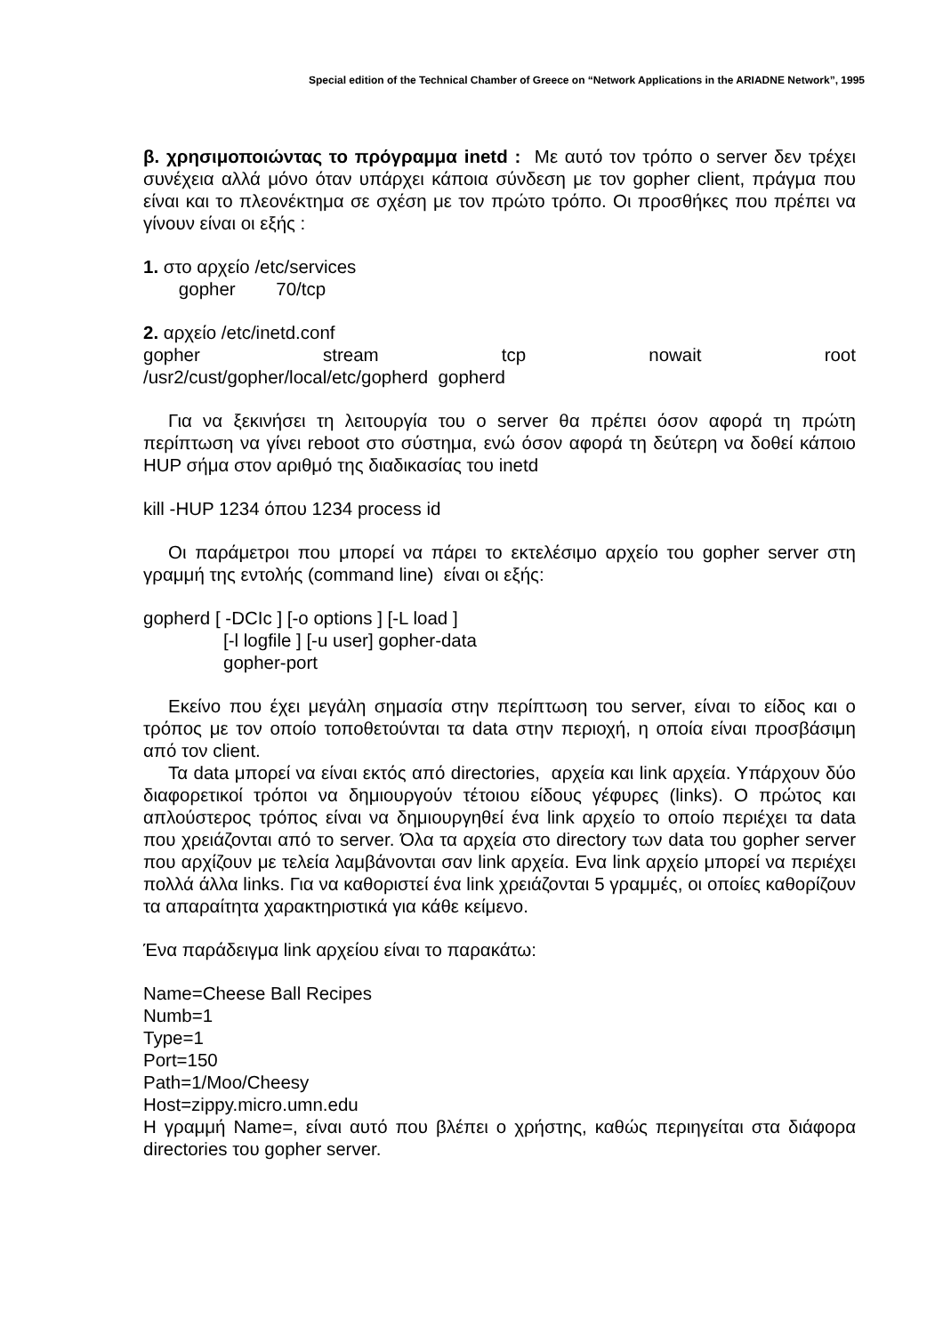Special edition of the Technical Chamber of Greece on “Network Applications in the ARIADNE Network”, 1995
β. χρησιμοποιώντας το πρόγραμμα inetd : Με αυτό τον τρόπο ο server δεν τρέχει συνέχεια αλλά μόνο όταν υπάρχει κάποια σύνδεση με τον gopher client, πράγμα που είναι και το πλεονέκτημα σε σχέση με τον πρώτο τρόπο. Οι προσθήκες που πρέπει να γίνουν είναι οι εξής :
1. στο αρχείο /etc/services
gopher 70/tcp
2. αρχείο /etc/inetd.conf
gopher stream tcp nowait root
/usr2/cust/gopher/local/etc/gopherd gopherd
Για να ξεκινήσει τη λειτουργία του ο server θα πρέπει όσον αφορά τη πρώτη περίπτωση να γίνει reboot στο σύστημα, ενώ όσον αφορά τη δεύτερη να δοθεί κάποιο HUP σήμα στον αριθμό της διαδικασίας του inetd
kill -HUP 1234 όπου 1234 process id
Οι παράμετροι που μπορεί να πάρει το εκτελέσιμο αρχείο του gopher server στη γραμμή της εντολής (command line) είναι οι εξής:
gopherd [ -DCIc ] [-o options ] [-L load ]
[-l logfile ] [-u user] gopher-data
gopher-port
Εκείνο που έχει μεγάλη σημασία στην περίπτωση του server, είναι το είδος και ο τρόπος με τον οποίο τοποθετούνται τα data στην περιοχή, η οποία είναι προσβάσιμη από τον client.
Τα data μπορεί να είναι εκτός από directories, αρχεία και link αρχεία. Υπάρχουν δύο διαφορετικοί τρόποι να δημιουργούν τέτοιου είδους γέφυρες (links). Ο πρώτος και απλούστερος τρόπος είναι να δημιουργηθεί ένα link αρχείο το οποίο περιέχει τα data που χρειάζονται από το server. Όλα τα αρχεία στο directory των data του gopher server που αρχίζουν με τελεία λαμβάνονται σαν link αρχεία. Ενα link αρχείο μπορεί να περιέχει πολλά άλλα links. Για να καθοριστεί ένα link χρειάζονται 5 γραμμές, οι οποίες καθορίζουν τα απαραίτητα χαρακτηριστικά για κάθε κείμενο.
Ένα παράδειγμα link αρχείου είναι το παρακάτω:
Name=Cheese Ball Recipes
Numb=1
Type=1
Port=150
Path=1/Moo/Cheesy
Host=zippy.micro.umn.edu
Η γραμμή Name=, είναι αυτό που βλέπει ο χρήστης, καθώς περιηγείται στα διάφορα directories του gopher server.